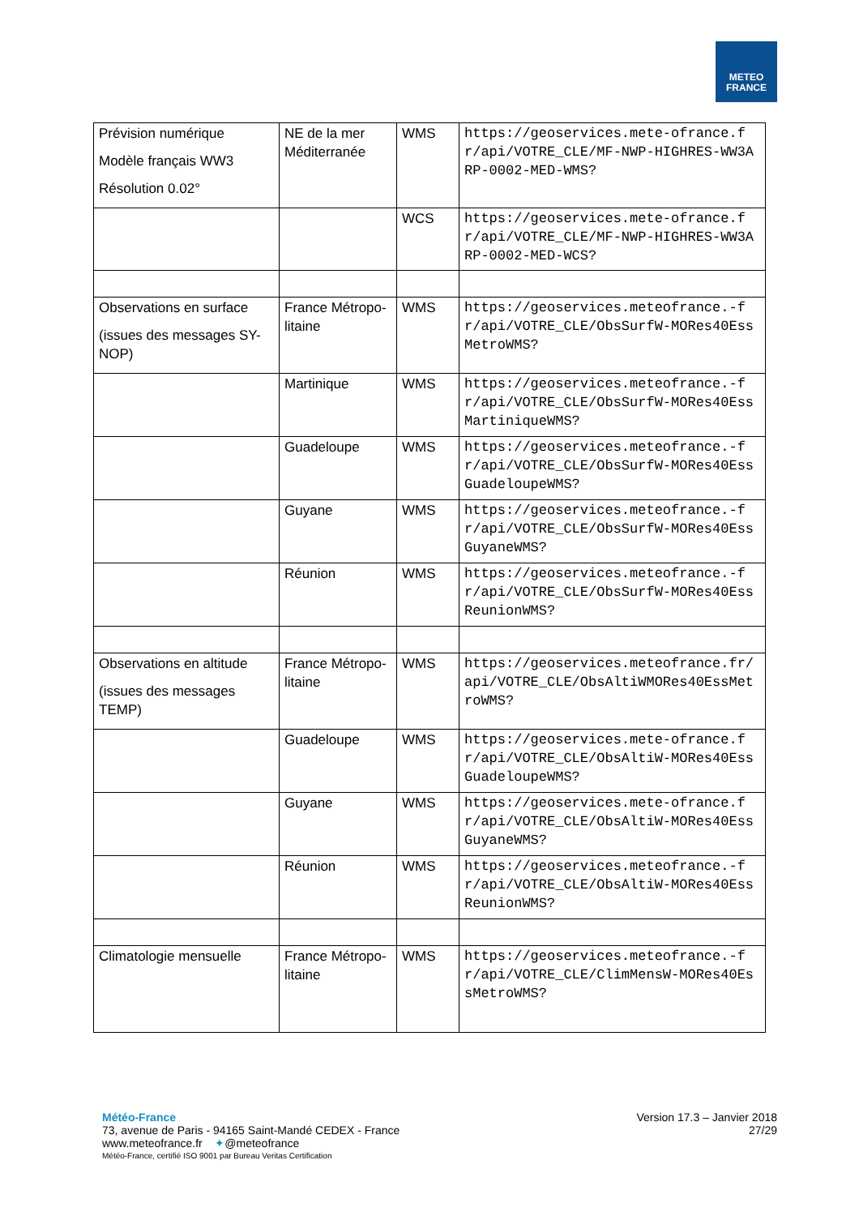METEO
FRANCE
| Prévision numérique Modèle français WW3 Résolution 0.02° | NE de la mer Méditerranée | WMS | https://geoservices.mete-ofrance.fr/api/VOTRE_CLE/MF-NWP-HIGHRES-WW3ARP-0002-MED-WMS? |
| | | WCS | https://geoservices.mete-ofrance.fr/api/VOTRE_CLE/MF-NWP-HIGHRES-WW3ARP-0002-MED-WCS? |
| Observations en surface (issues des messages SY-NOP) | France Métropo-litaine | WMS | https://geoservices.meteofrance.-fr/api/VOTRE_CLE/ObsSurfW-MORes40EssMetroWMS? |
| | Martinique | WMS | https://geoservices.meteofrance.-fr/api/VOTRE_CLE/ObsSurfW-MORes40EssMartiniqueWMS? |
| | Guadeloupe | WMS | https://geoservices.meteofrance.-fr/api/VOTRE_CLE/ObsSurfW-MORes40EssGuadeloupeWMS? |
| | Guyane | WMS | https://geoservices.meteofrance.-fr/api/VOTRE_CLE/ObsSurfW-MORes40EssGuyaneWMS? |
| | Réunion | WMS | https://geoservices.meteofrance.-fr/api/VOTRE_CLE/ObsSurfW-MORes40EssReunionWMS? |
| Observations en altitude (issues des messages TEMP) | France Métropo-litaine | WMS | https://geoservices.meteofrance.fr/api/VOTRE_CLE/ObsAltiWMORes40EssMetroWMS? |
| | Guadeloupe | WMS | https://geoservices.mete-ofrance.fr/api/VOTRE_CLE/ObsAltiW-MORes40EssGuadeloupeWMS? |
| | Guyane | WMS | https://geoservices.mete-ofrance.fr/api/VOTRE_CLE/ObsAltiW-MORes40EssGuyaneWMS? |
| | Réunion | WMS | https://geoservices.meteofrance.-fr/api/VOTRE_CLE/ObsAltiW-MORes40EssReunionWMS? |
| Climatologie mensuelle | France Métropo-litaine | WMS | https://geoservices.meteofrance.-fr/api/VOTRE_CLE/ClimMensW-MORes40EssMetroWMS? |
Météo-France
73, avenue de Paris - 94165 Saint-Mandé CEDEX - France
www.meteofrance.fr ✦@meteofrance
Météo-France, certifié ISO 9001 par Bureau Veritas Certification
Version 17.3 – Janvier 2018
27/29